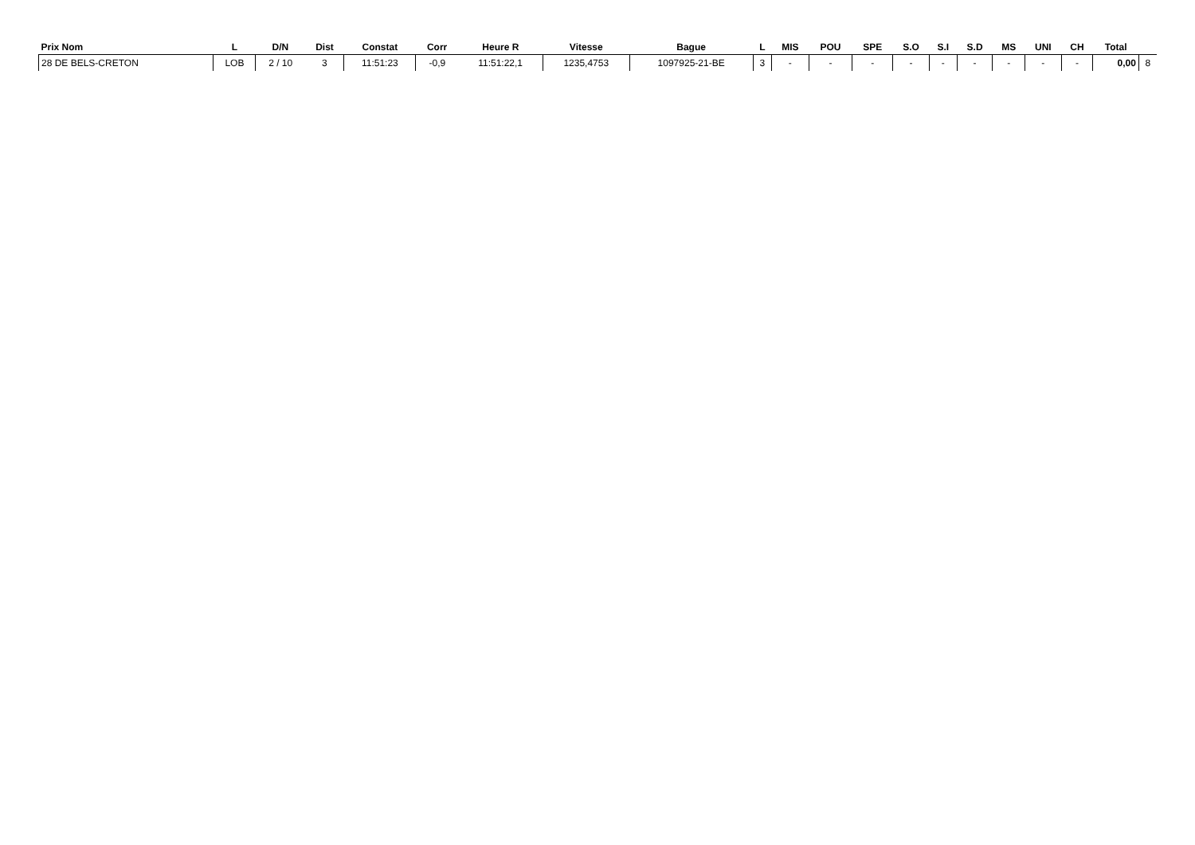| Prix Nom | L | D/N | Dist | Constat | Corr | Heure R | Vitesse | Bague | L | MIS | POU | SPE | S.O | S.I | S.D | MS | UNI | CH | Total | |
| --- | --- | --- | --- | --- | --- | --- | --- | --- | --- | --- | --- | --- | --- | --- | --- | --- | --- | --- | --- | --- |
| 28 DE BELS-CRETON | LOB | 2 / 10 | 3 | 11:51:23 | -0,9 | 11:51:22,1 | 1235,4753 | 1097925-21-BE | 3 | - | - | - | - | - | - | - | - | - | 0,00 | 8 |